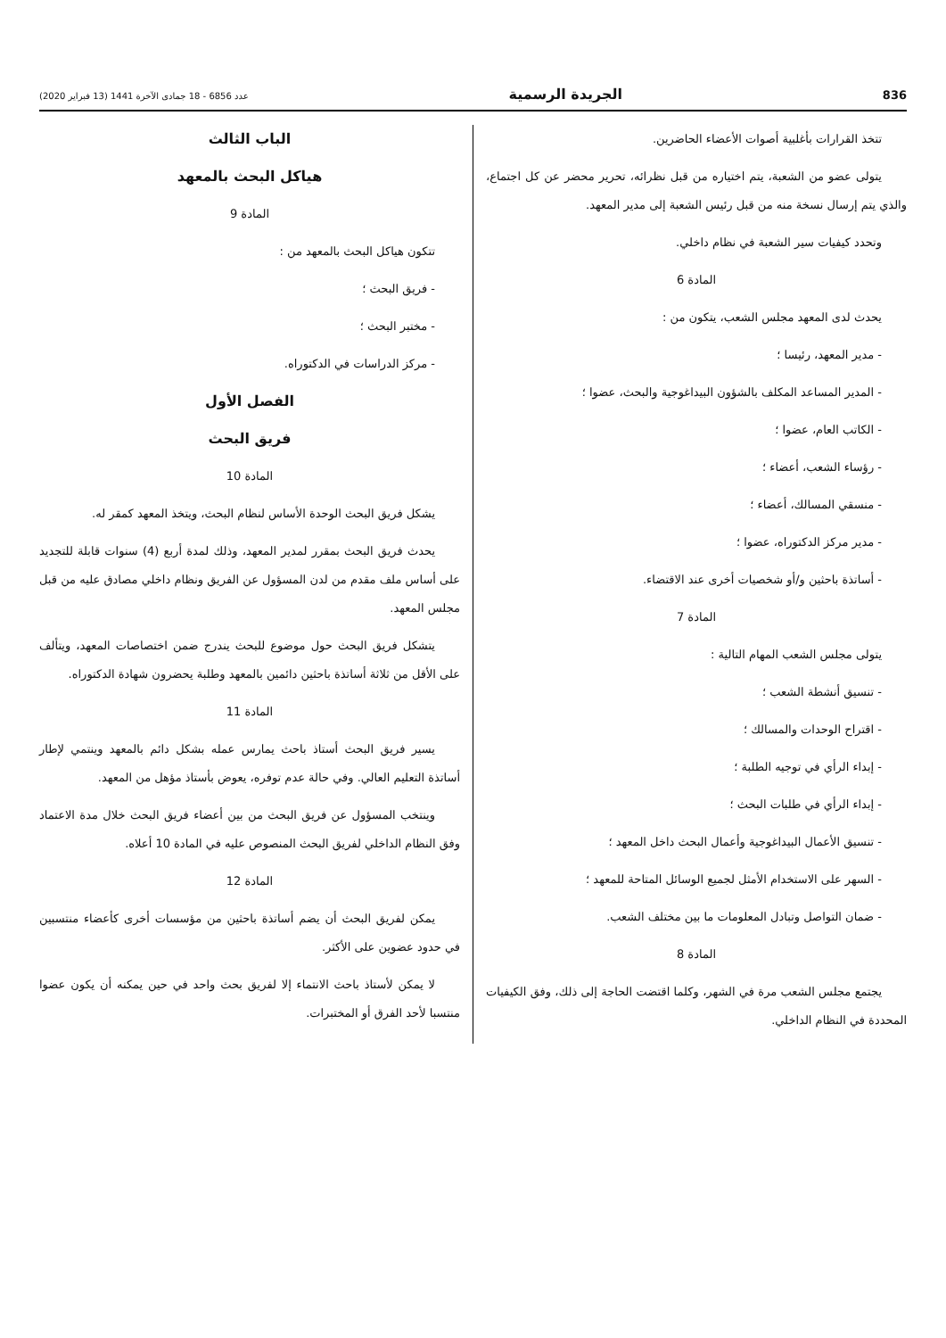836 الجريدة الرسمية عدد 6856 - 18 جمادى الآخرة 1441 (13 فبراير 2020)
تتخذ القرارات بأغلبية أصوات الأعضاء الحاضرين.
يتولى عضو من الشعبة، يتم اختياره من قبل نظرائه، تحرير محضر عن كل اجتماع، والذي يتم إرسال نسخة منه من قبل رئيس الشعبة إلى مدير المعهد.
وتحدد كيفيات سير الشعبة في نظام داخلي.
المادة 6
يحدث لدى المعهد مجلس الشعب، يتكون من :
- مدير المعهد، رئيسا ؛
- المدير المساعد المكلف بالشؤون البيداغوجية والبحث، عضوا ؛
- الكاتب العام، عضوا ؛
- رؤساء الشعب، أعضاء ؛
- منسقي المسالك، أعضاء ؛
- مدير مركز الدكتوراه، عضوا ؛
- أساتذة باحثين و/أو شخصيات أخرى عند الاقتضاء.
المادة 7
يتولى مجلس الشعب المهام التالية :
- تنسيق أنشطة الشعب ؛
- اقتراح الوحدات والمسالك ؛
- إبداء الرأي في توجيه الطلبة ؛
- إبداء الرأي في طلبات البحث ؛
- تنسيق الأعمال البيداغوجية وأعمال البحث داخل المعهد ؛
- السهر على الاستخدام الأمثل لجميع الوسائل المتاحة للمعهد ؛
- ضمان التواصل وتبادل المعلومات ما بين مختلف الشعب.
المادة 8
يجتمع مجلس الشعب مرة في الشهر، وكلما اقتضت الحاجة إلى ذلك، وفق الكيفيات المحددة في النظام الداخلي.
الباب الثالث
هياكل البحث بالمعهد
المادة 9
تتكون هياكل البحث بالمعهد من :
- فريق البحث ؛
- مختبر البحث ؛
- مركز الدراسات في الدكتوراه.
الفصل الأول
فريق البحث
المادة 10
يشكل فريق البحث الوحدة الأساس لنظام البحث، ويتخذ المعهد كمقر له.
يحدث فريق البحث بمقرر لمدير المعهد، وذلك لمدة أربع (4) سنوات قابلة للتجديد على أساس ملف مقدم من لدن المسؤول عن الفريق ونظام داخلي مصادق عليه من قبل مجلس المعهد.
يتشكل فريق البحث حول موضوع للبحث يندرج ضمن اختصاصات المعهد، ويتألف على الأقل من ثلاثة أساتذة باحثين دائمين بالمعهد وطلبة يحضرون شهادة الدكتوراه.
المادة 11
يسير فريق البحث أستاذ باحث يمارس عمله بشكل دائم بالمعهد وينتمي لإطار أساتذة التعليم العالي. وفي حالة عدم توفره، يعوض بأستاذ مؤهل من المعهد.
وينتخب المسؤول عن فريق البحث من بين أعضاء فريق البحث خلال مدة الاعتماد وفق النظام الداخلي لفريق البحث المنصوص عليه في المادة 10 أعلاه.
المادة 12
يمكن لفريق البحث أن يضم أساتذة باحثين من مؤسسات أخرى كأعضاء منتسبين في حدود عضوين على الأكثر.
لا يمكن لأستاذ باحث الانتماء إلا لفريق بحث واحد في حين يمكنه أن يكون عضوا منتسبا لأحد الفرق أو المختبرات.